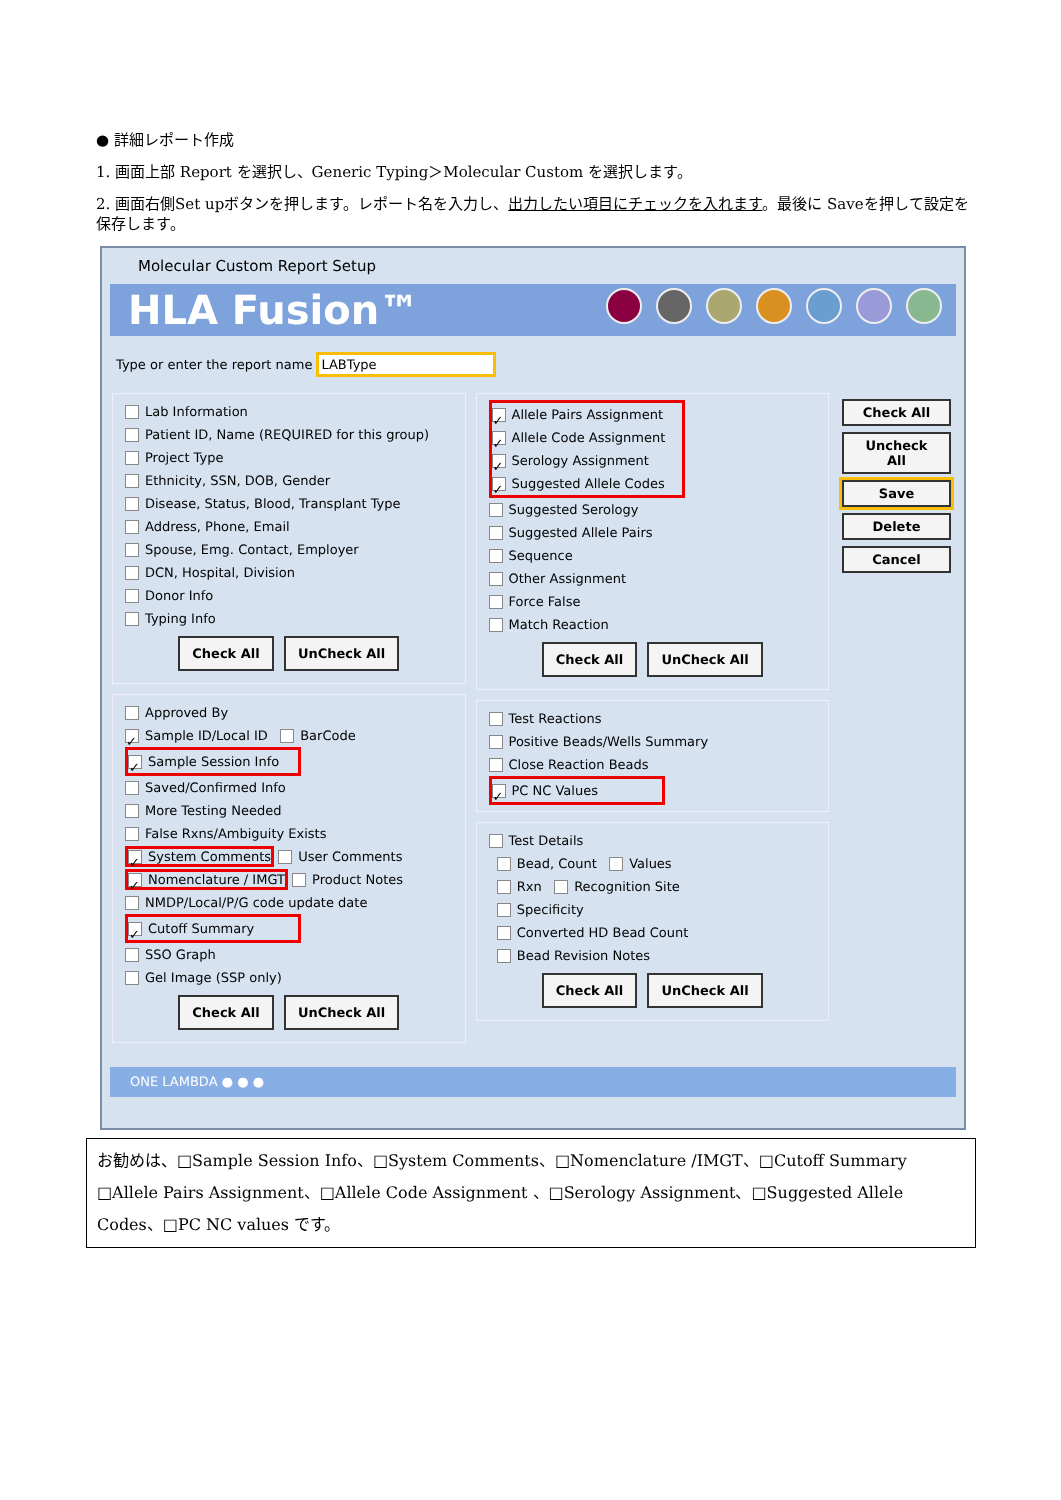● 詳細レポート作成
1. 画面上部 Report を選択し、Generic Typing＞Molecular Custom を選択します。
2. 画面右側Set upボタンを押します。レポート名を入力し、出力したい項目にチェックを入れます。最後に Saveを押して設定を保存します。
Molecular Custom Report Setup
HLA Fusion™
Type or enter the report name LABType
Lab Information
Patient ID, Name (REQUIRED for this group)
Project Type
Ethnicity, SSN, DOB, Gender
Disease, Status, Blood, Transplant Type
Address, Phone, Email
Spouse, Emg. Contact, Employer
DCN, Hospital, Division
Donor Info
Typing Info
Check All UnCheck All
Approved By
✓ Sample ID/Local ID BarCode
✓ Sample Session Info
Saved/Confirmed Info
More Testing Needed
False Rxns/Ambiguity Exists
✓ System Comments User Comments
✓ Nomenclature / IMGT Product Notes
NMDP/Local/P/G code update date
✓ Cutoff Summary
SSO Graph
Gel Image (SSP only)
Check All UnCheck All
✓ Allele Pairs Assignment
✓ Allele Code Assignment
✓ Serology Assignment
✓ Suggested Allele Codes
Suggested Serology
Suggested Allele Pairs
Sequence
Other Assignment
Force False
Match Reaction
Check All UnCheck All
Test Reactions
Positive Beads/Wells Summary
Close Reaction Beads
✓ PC NC Values
Test Details
Bead, Count Values
Rxn Recognition Site
Specificity
Converted HD Bead Count
Bead Revision Notes
Check All UnCheck All
Check All
Uncheck All
Save
Delete
Cancel
ONE LAMBDA ● ● ●
お勧めは、□Sample Session Info、□System Comments、□Nomenclature /IMGT、□Cutoff Summary □Allele Pairs Assignment、□Allele Code Assignment 、□Serology Assignment、□Suggested Allele Codes、□PC NC values です。